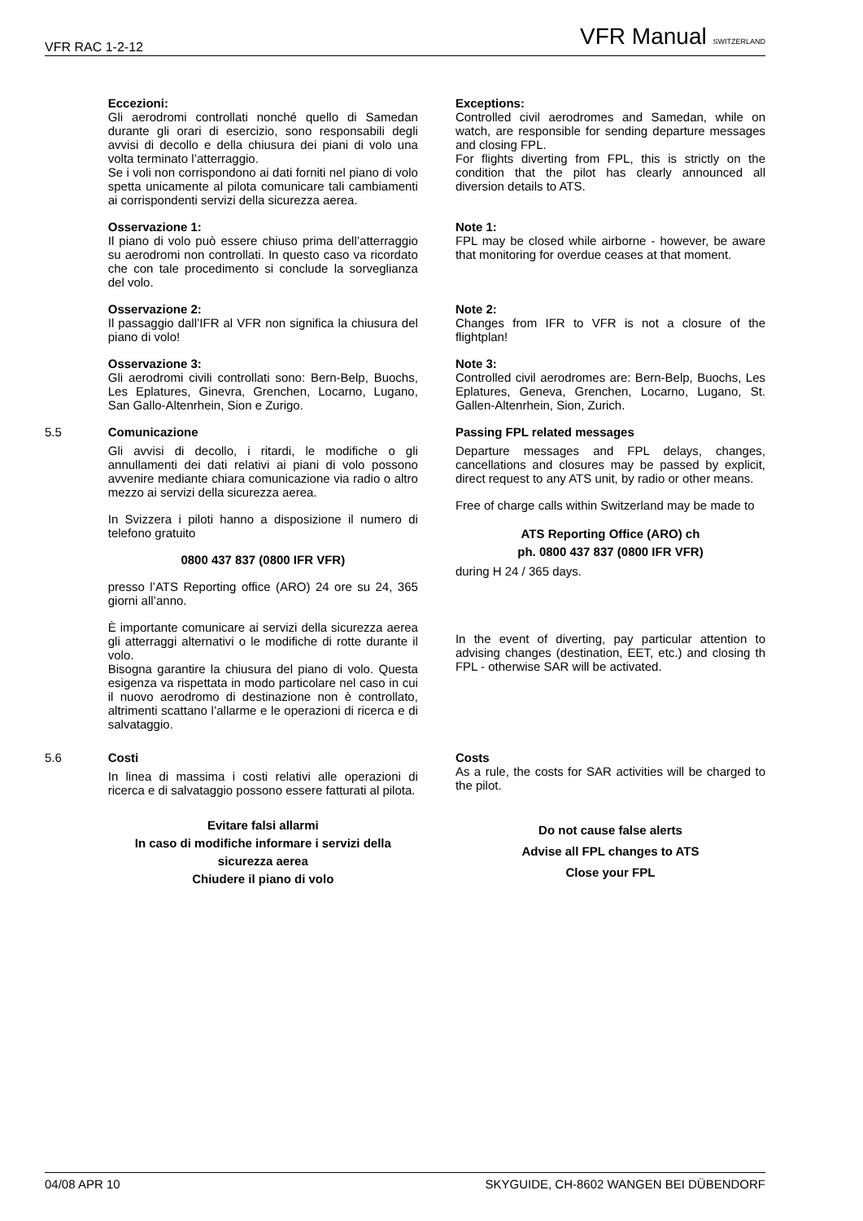VFR RAC 1-2-12 VFR Manual SWITZERLAND
Eccezioni:
Gli aerodromi controllati nonché quello di Samedan durante gli orari di esercizio, sono responsabili degli avvisi di decollo e della chiusura dei piani di volo una volta terminato l’atterraggio.
Se i voli non corrispondono ai dati forniti nel piano di volo spetta unicamente al pilota comunicare tali cambiamenti ai corrispondenti servizi della sicurezza aerea.
Exceptions:
Controlled civil aerodromes and Samedan, while on watch, are responsible for sending departure messages and closing FPL.
For flights diverting from FPL, this is strictly on the condition that the pilot has clearly announced all diversion details to ATS.
Osservazione 1:
Il piano di volo può essere chiuso prima dell’atterraggio su aerodromi non controllati. In questo caso va ricordato che con tale procedimento si conclude la sorveglianza del volo.
Note 1:
FPL may be closed while airborne - however, be aware that monitoring for overdue ceases at that moment.
Osservazione 2:
Il passaggio dall’IFR al VFR non significa la chiusura del piano di volo!
Note 2:
Changes from IFR to VFR is not a closure of the flightplan!
Osservazione 3:
Gli aerodromi civili controllati sono: Bern-Belp, Buochs, Les Eplatures, Ginevra, Grenchen, Locarno, Lugano, San Gallo-Altenrhein, Sion e Zurigo.
Note 3:
Controlled civil aerodromes are: Bern-Belp, Buochs, Les Eplatures, Geneva, Grenchen, Locarno, Lugano, St. Gallen-Altenrhein, Sion, Zurich.
5.5 Comunicazione
Gli avvisi di decollo, i ritardi, le modifiche o gli annullamenti dei dati relativi ai piani di volo possono avvenire mediante chiara comunicazione via radio o altro mezzo ai servizi della sicurezza aerea.
In Svizzera i piloti hanno a disposizione il numero di telefono gratuito
0800 437 837 (0800 IFR VFR)
presso l’ATS Reporting office (ARO) 24 ore su 24, 365 giorni all’anno.
È importante comunicare ai servizi della sicurezza aerea gli atterraggi alternativi o le modifiche di rotte durante il volo.
Bisogna garantire la chiusura del piano di volo. Questa esigenza va rispettata in modo particolare nel caso in cui il nuovo aerodromo di destinazione non è controllato, altrimenti scattano l’allarme e le operazioni di ricerca e di salvataggio.
Passing FPL related messages
Departure messages and FPL delays, changes, cancellations and closures may be passed by explicit, direct request to any ATS unit, by radio or other means.
Free of charge calls within Switzerland may be made to
ATS Reporting Office (ARO) ch
ph. 0800 437 837 (0800 IFR VFR)
during H 24 / 365 days.
In the event of diverting, pay particular attention to advising changes (destination, EET, etc.) and closing th FPL - otherwise SAR will be activated.
5.6 Costi
In linea di massima i costi relativi alle operazioni di ricerca e di salvataggio possono essere fatturati al pilota.
Evitare falsi allarmi
In caso di modifiche informare i servizi della sicurezza aerea
Chiudere il piano di volo
Costs
As a rule, the costs for SAR activities will be charged to the pilot.
Do not cause false alerts
Advise all FPL changes to ATS
Close your FPL
04/08 APR 10 SKYGUIDE, CH-8602 WANGEN BEI DÜBENDORF